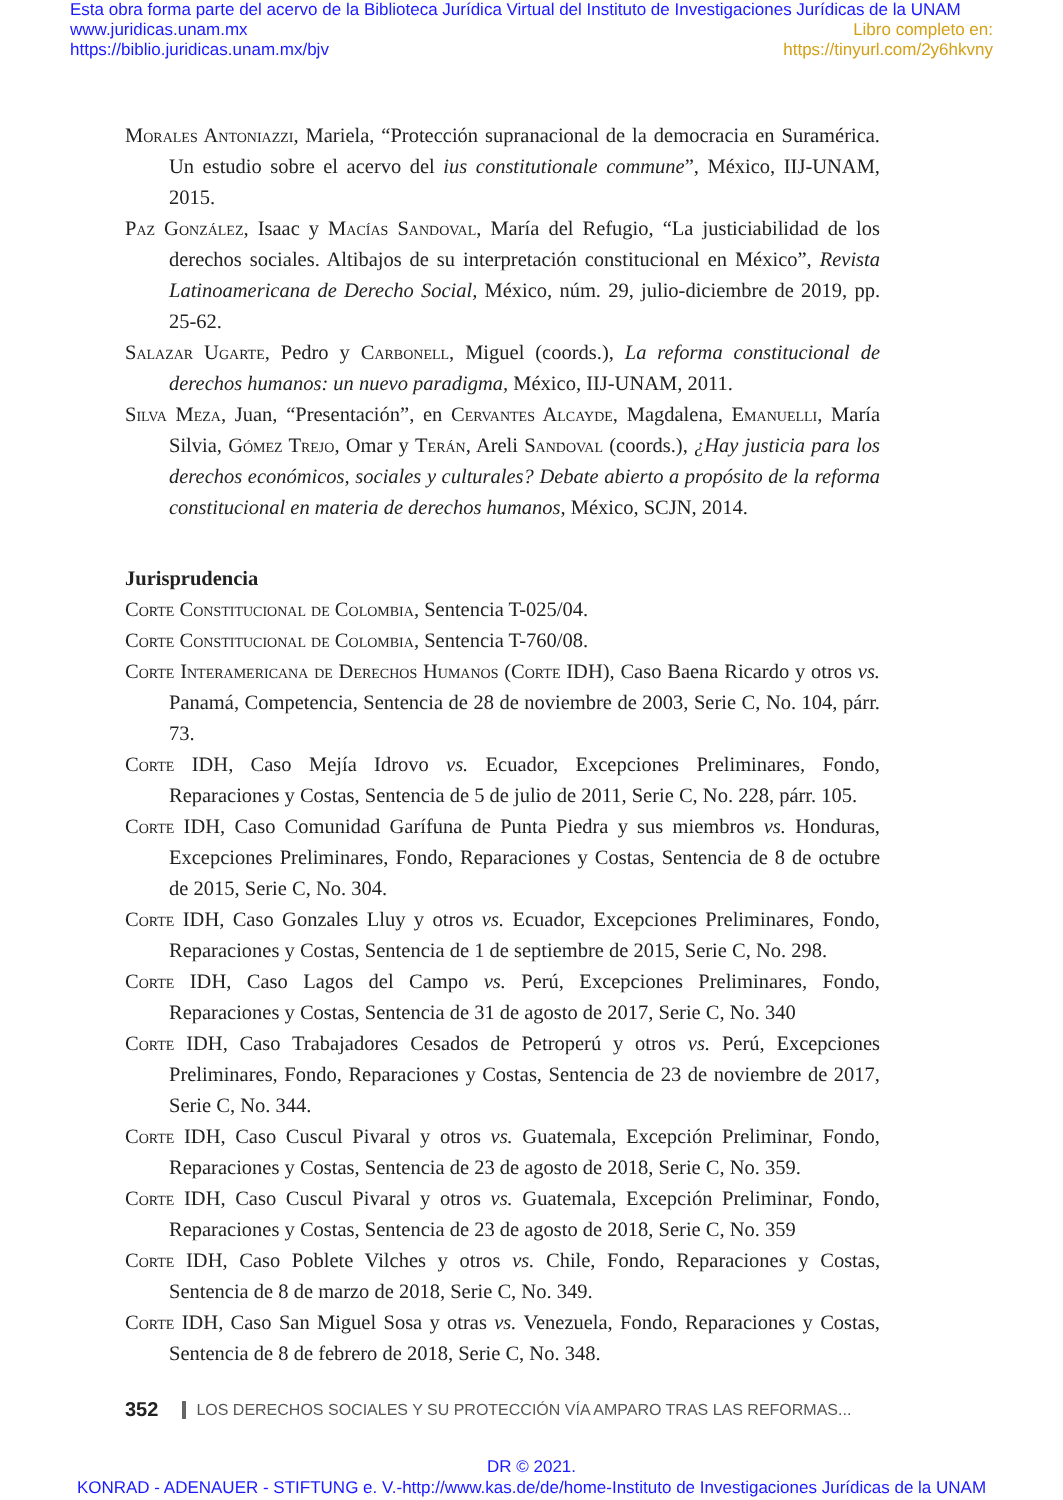Esta obra forma parte del acervo de la Biblioteca Jurídica Virtual del Instituto de Investigaciones Jurídicas de la UNAM
www.juridicas.unam.mx
https://biblio.juridicas.unam.mx/bjv
Libro completo en:
https://tinyurl.com/2y6hkvny
Morales Antoniazzi, Mariela, “Protección supranacional de la democracia en Suramérica. Un estudio sobre el acervo del ius constitutionale commune”, México, IIJ-UNAM, 2015.
Paz González, Isaac y Macías Sandoval, María del Refugio, “La justiciabilidad de los derechos sociales. Altibajos de su interpretación constitucional en México”, Revista Latinoamericana de Derecho Social, México, núm. 29, julio-diciembre de 2019, pp. 25-62.
Salazar Ugarte, Pedro y Carbonell, Miguel (coords.), La reforma constitucional de derechos humanos: un nuevo paradigma, México, IIJ-UNAM, 2011.
Silva Meza, Juan, “Presentación”, en Cervantes Alcayde, Magdalena, Emanuelli, María Silvia, Gómez Trejo, Omar y Terán, Areli Sandoval (coords.), ¿Hay justicia para los derechos económicos, sociales y culturales? Debate abierto a propósito de la reforma constitucional en materia de derechos humanos, México, SCJN, 2014.
Jurisprudencia
Corte Constitucional de Colombia, Sentencia T-025/04.
Corte Constitucional de Colombia, Sentencia T-760/08.
Corte Interamericana de Derechos Humanos (Corte IDH), Caso Baena Ricardo y otros vs. Panamá, Competencia, Sentencia de 28 de noviembre de 2003, Serie C, No. 104, párr. 73.
Corte IDH, Caso Mejía Idrovo vs. Ecuador, Excepciones Preliminares, Fondo, Reparaciones y Costas, Sentencia de 5 de julio de 2011, Serie C, No. 228, párr. 105.
Corte IDH, Caso Comunidad Garífuna de Punta Piedra y sus miembros vs. Honduras, Excepciones Preliminares, Fondo, Reparaciones y Costas, Sentencia de 8 de octubre de 2015, Serie C, No. 304.
Corte IDH, Caso Gonzales Lluy y otros vs. Ecuador, Excepciones Preliminares, Fondo, Reparaciones y Costas, Sentencia de 1 de septiembre de 2015, Serie C, No. 298.
Corte IDH, Caso Lagos del Campo vs. Perú, Excepciones Preliminares, Fondo, Reparaciones y Costas, Sentencia de 31 de agosto de 2017, Serie C, No. 340
Corte IDH, Caso Trabajadores Cesados de Petroperú y otros vs. Perú, Excepciones Preliminares, Fondo, Reparaciones y Costas, Sentencia de 23 de noviembre de 2017, Serie C, No. 344.
Corte IDH, Caso Cuscul Pivaral y otros vs. Guatemala, Excepción Preliminar, Fondo, Reparaciones y Costas, Sentencia de 23 de agosto de 2018, Serie C, No. 359.
Corte IDH, Caso Cuscul Pivaral y otros vs. Guatemala, Excepción Preliminar, Fondo, Reparaciones y Costas, Sentencia de 23 de agosto de 2018, Serie C, No. 359
Corte IDH, Caso Poblete Vilches y otros vs. Chile, Fondo, Reparaciones y Costas, Sentencia de 8 de marzo de 2018, Serie C, No. 349.
Corte IDH, Caso San Miguel Sosa y otras vs. Venezuela, Fondo, Reparaciones y Costas, Sentencia de 8 de febrero de 2018, Serie C, No. 348.
352 LOS DERECHOS SOCIALES Y SU PROTECCIÓN VÍA AMPARO TRAS LAS REFORMAS...
DR © 2021.
KONRAD - ADENAUER - STIFTUNG e. V.-http://www.kas.de/de/home-Instituto de Investigaciones Jurídicas de la UNAM